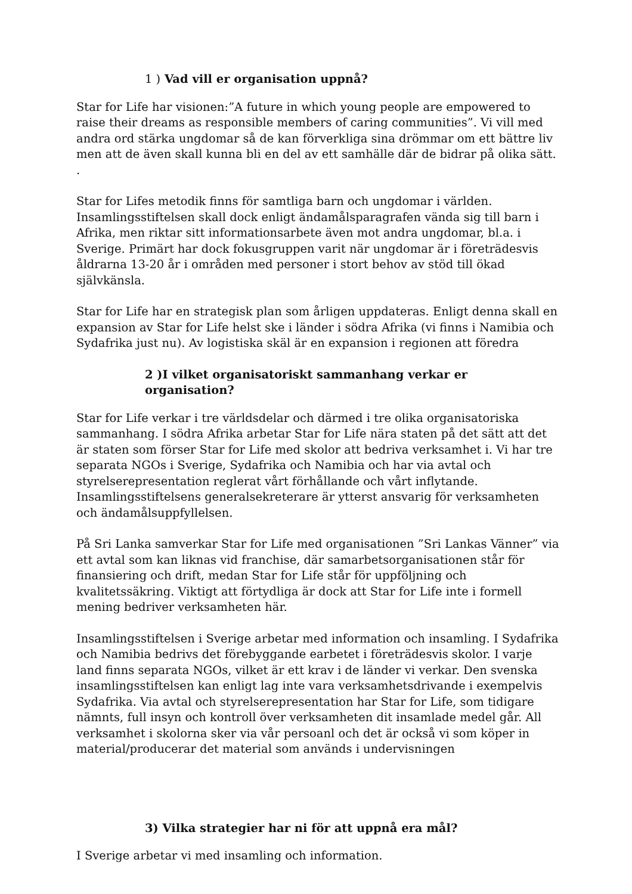1 ) Vad vill er organisation uppnå?
Star for Life har visionen:”A future in which young people are empowered to raise their dreams as responsible members of caring communities”. Vi vill med andra ord stärka ungdomar så de kan förverkliga sina drömmar om ett bättre liv men att de även skall kunna bli en del av ett samhälle där de bidrar på olika sätt. .
Star for Lifes metodik finns för samtliga barn och ungdomar i världen. Insamlingsstiftelsen skall dock enligt ändamålsparagrafen vända sig till barn i Afrika, men riktar sitt informationsarbete även mot andra ungdomar, bl.a. i Sverige. Primärt har dock fokusgruppen varit när ungdomar är i företrädesvis åldrarna 13-20 år i områden med personer i stort behov av stöd till ökad självkänsla.
Star for Life har en strategisk plan som årligen uppdateras. Enligt denna skall en expansion av Star for Life helst ske i länder i södra Afrika (vi finns i Namibia och Sydafrika just nu). Av logistiska skäl är en expansion i regionen att föredra
2 )I vilket organisatoriskt sammanhang verkar er organisation?
Star for Life verkar i tre världsdelar och därmed i tre olika organisatoriska sammanhang. I södra Afrika arbetar Star for Life nära staten på det sätt att det är staten som förser Star for Life med skolor att bedriva verksamhet i. Vi har tre separata NGOs i Sverige, Sydafrika och Namibia och har via avtal och styrelserepresentation reglerat vårt förhållande och vårt inflytande. Insamlingsstiftelsens generalsekreterare är ytterst ansvarig för verksamheten och ändamålsuppfyllelsen.
På Sri Lanka samverkar Star for Life med organisationen ”Sri Lankas Vänner” via ett avtal som kan liknas vid franchise, där samarbetsorganisationen står för finansiering och drift, medan Star for Life står för uppföljning och kvalitetssäkring. Viktigt att förtydliga är dock att Star for Life inte i formell mening bedriver verksamheten här.
Insamlingsstiftelsen i Sverige arbetar med information och insamling. I Sydafrika och Namibia bedrivs det förebyggande earbetet i företrädesvis skolor. I varje land finns separata NGOs, vilket är ett krav i de länder vi verkar. Den svenska insamlingsstiftelsen kan enligt lag inte vara verksamhetsdrivande i exempelvis Sydafrika. Via avtal och styrelserepresentation har Star for Life, som tidigare nämnts, full insyn och kontroll över verksamheten dit insamlade medel går. All verksamhet i skolorna sker via vår persoanl och det är också vi som köper in material/producerar det material som används i undervisningen
3) Vilka strategier har ni för att uppnå era mål?
I Sverige arbetar vi med insamling och information.